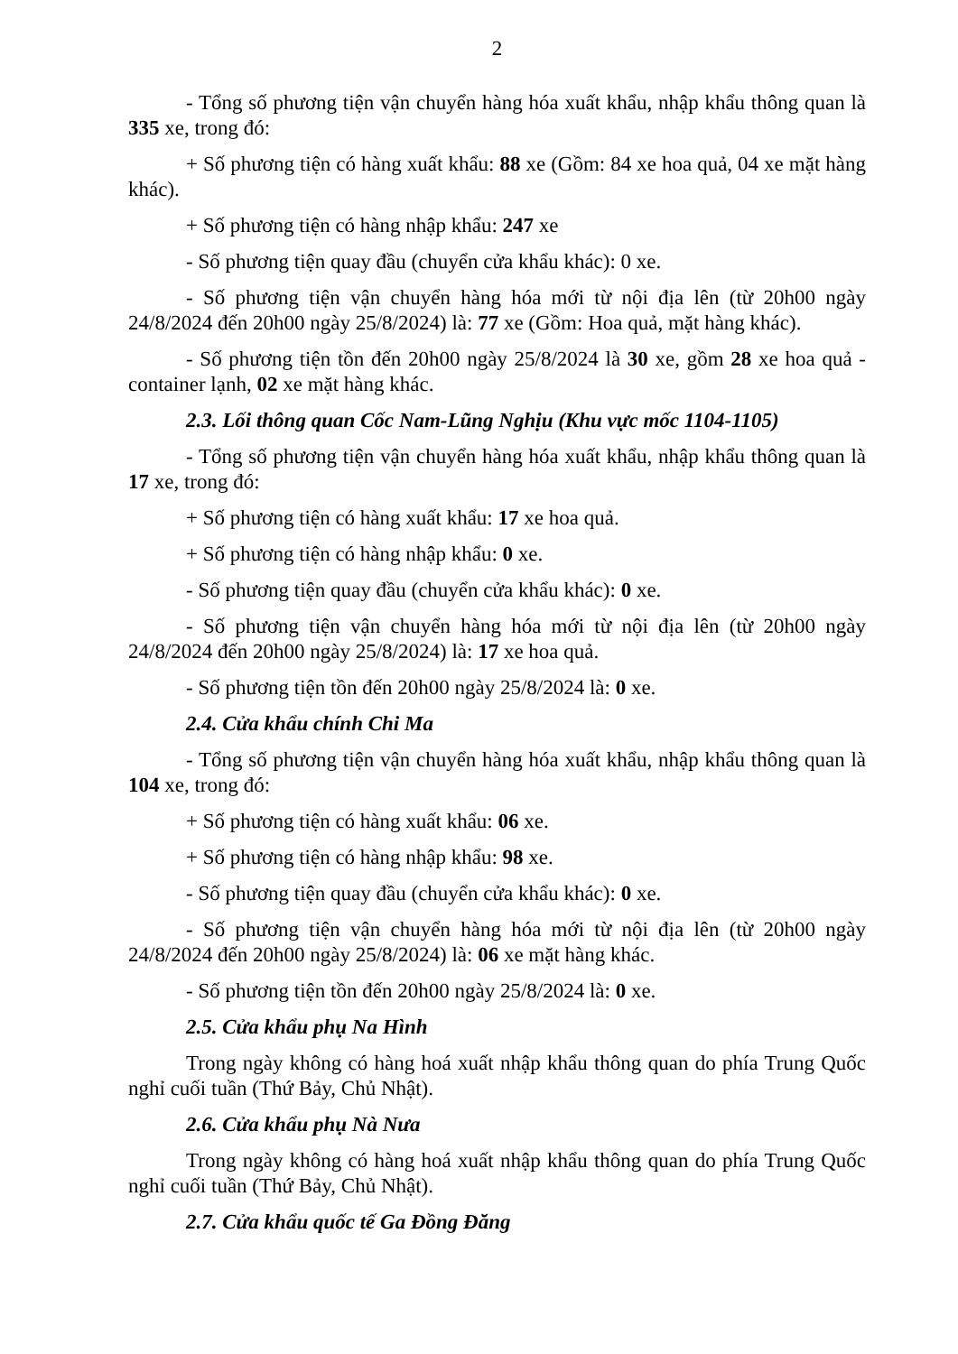2
- Tổng số phương tiện vận chuyển hàng hóa xuất khẩu, nhập khẩu thông quan là 335 xe, trong đó:
+ Số phương tiện có hàng xuất khẩu: 88 xe (Gồm: 84 xe hoa quả, 04 xe mặt hàng khác).
+ Số phương tiện có hàng nhập khẩu: 247 xe
- Số phương tiện quay đầu (chuyển cửa khẩu khác): 0 xe.
- Số phương tiện vận chuyển hàng hóa mới từ nội địa lên (từ 20h00 ngày 24/8/2024 đến 20h00 ngày 25/8/2024) là: 77 xe (Gồm: Hoa quả, mặt hàng khác).
- Số phương tiện tồn đến 20h00 ngày 25/8/2024 là 30 xe, gồm 28 xe hoa quả - container lạnh, 02 xe mặt hàng khác.
2.3. Lối thông quan Cốc Nam-Lũng Nghịu (Khu vực mốc 1104-1105)
- Tổng số phương tiện vận chuyển hàng hóa xuất khẩu, nhập khẩu thông quan là 17 xe, trong đó:
+ Số phương tiện có hàng xuất khẩu: 17 xe hoa quả.
+ Số phương tiện có hàng nhập khẩu: 0 xe.
- Số phương tiện quay đầu (chuyển cửa khẩu khác): 0 xe.
- Số phương tiện vận chuyển hàng hóa mới từ nội địa lên (từ 20h00 ngày 24/8/2024 đến 20h00 ngày 25/8/2024) là: 17 xe hoa quả.
- Số phương tiện tồn đến 20h00 ngày 25/8/2024 là: 0 xe.
2.4. Cửa khẩu chính Chi Ma
- Tổng số phương tiện vận chuyển hàng hóa xuất khẩu, nhập khẩu thông quan là 104 xe, trong đó:
+ Số phương tiện có hàng xuất khẩu: 06 xe.
+ Số phương tiện có hàng nhập khẩu: 98 xe.
- Số phương tiện quay đầu (chuyển cửa khẩu khác): 0 xe.
- Số phương tiện vận chuyển hàng hóa mới từ nội địa lên (từ 20h00 ngày 24/8/2024 đến 20h00 ngày 25/8/2024) là: 06 xe mặt hàng khác.
- Số phương tiện tồn đến 20h00 ngày 25/8/2024 là: 0 xe.
2.5. Cửa khẩu phụ Na Hình
Trong ngày không có hàng hoá xuất nhập khẩu thông quan do phía Trung Quốc nghỉ cuối tuần (Thứ Bảy, Chủ Nhật).
2.6. Cửa khẩu phụ Nà Nưa
Trong ngày không có hàng hoá xuất nhập khẩu thông quan do phía Trung Quốc nghỉ cuối tuần (Thứ Bảy, Chủ Nhật).
2.7. Cửa khẩu quốc tế Ga Đồng Đăng